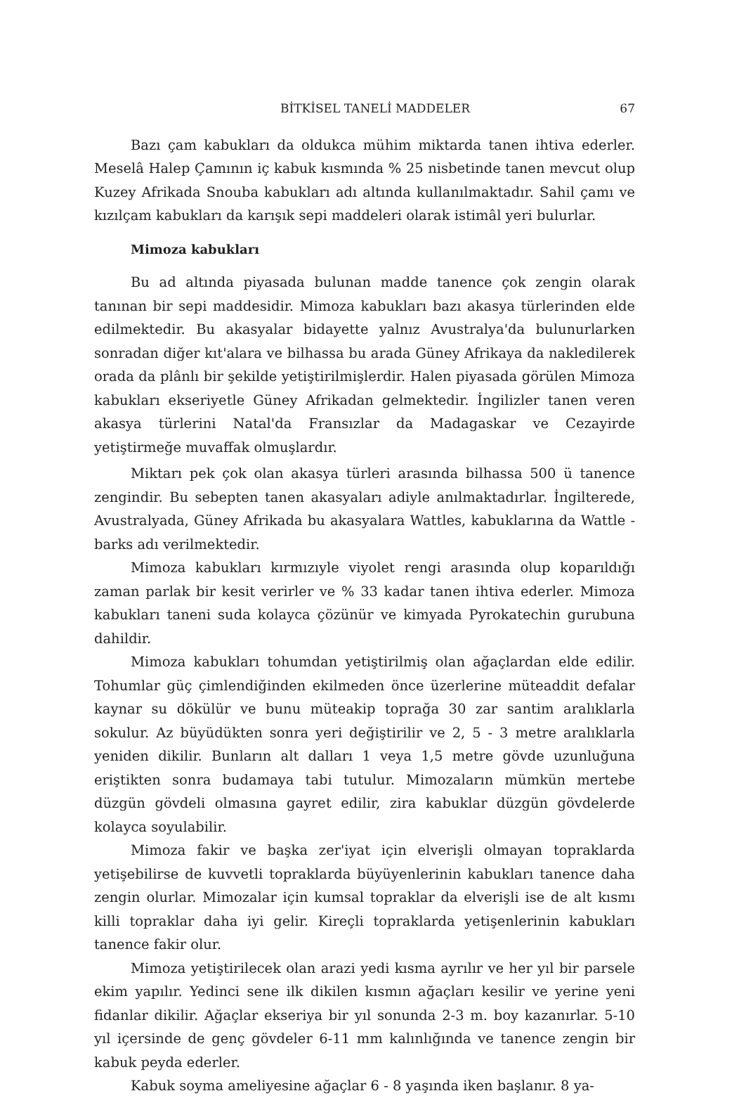BİTKİSEL TANELİ MADDELER 67
Bazı çam kabukları da oldukca mühim miktarda tanen ihtiva ederler. Meselâ Halep Çamının iç kabuk kısmında % 25 nisbetinde tanen mevcut olup Kuzey Afrikada Snouba kabukları adı altında kullanılmaktadır. Sahil çamı ve kızılçam kabukları da karışık sepi maddeleri olarak istimâl yeri bulurlar.
Mimoza kabukları
Bu ad altında piyasada bulunan madde tanence çok zengin olarak tanınan bir sepi maddesidir. Mimoza kabukları bazı akasya türlerinden elde edilmektedir. Bu akasyalar bidayette yalnız Avustralya'da bulunurlarken sonradan diğer kıt'alara ve bilhassa bu arada Güney Afrikaya da nakledilerek orada da plânlı bir şekilde yetiştirilmişlerdir. Halen piyasada görülen Mimoza kabukları ekseriyetle Güney Afrikadan gelmektedir. İngilizler tanen veren akasya türlerini Natal'da Fransızlar da Madagaskar ve Cezayirde yetiştirmeğe muvaffak olmuşlardır.
Miktarı pek çok olan akasya türleri arasında bilhassa 500 ü tanence zengindir. Bu sebepten tanen akasyaları adiyle anılmaktadırlar. İngilterede, Avustralyada, Güney Afrikada bu akasyalara Wattles, kabuklarına da Wattle - barks adı verilmektedir.
Mimoza kabukları kırmızıyle viyolet rengi arasında olup koparıldığı zaman parlak bir kesit verirler ve % 33 kadar tanen ihtiva ederler. Mimoza kabukları taneni suda kolayca çözünür ve kimyada Pyrokatechin gurubuna dahildir.
Mimoza kabukları tohumdan yetiştirilmiş olan ağaçlardan elde edilir. Tohumlar güç çimlendiğinden ekilmeden önce üzerlerine müteaddit defalar kaynar su dökülür ve bunu müteakip toprağa 30 zar santim aralıklarla sokulur. Az büyüdükten sonra yeri değiştirilir ve 2, 5 - 3 metre aralıklarla yeniden dikilir. Bunların alt dalları 1 veya 1,5 metre gövde uzunluğuna eriştikten sonra budamaya tabi tutulur. Mimozaların mümkün mertebe düzgün gövdeli olmasına gayret edilir, zira kabuklar düzgün gövdelerde kolayca soyulabilir.
Mimoza fakir ve başka zer'iyat için elverişli olmayan topraklarda yetişebilirse de kuvvetli topraklarda büyüyenlerinin kabukları tanence daha zengin olurlar. Mimozalar için kumsal topraklar da elverişli ise de alt kısmı killi topraklar daha iyi gelir. Kireçli topraklarda yetişenlerinin kabukları tanence fakir olur.
Mimoza yetiştirilecek olan arazi yedi kısma ayrılır ve her yıl bir parsele ekim yapılır. Yedinci sene ilk dikilen kısmın ağaçları kesilir ve yerine yeni fidanlar dikilir. Ağaçlar ekseriya bir yıl sonunda 2-3 m. boy kazanırlar. 5-10 yıl içersinde de genç gövdeler 6-11 mm kalınlığında ve tanence zengin bir kabuk peyda ederler.
Kabuk soyma ameliyesine ağaçlar 6 - 8 yaşında iken başlanır. 8 ya-